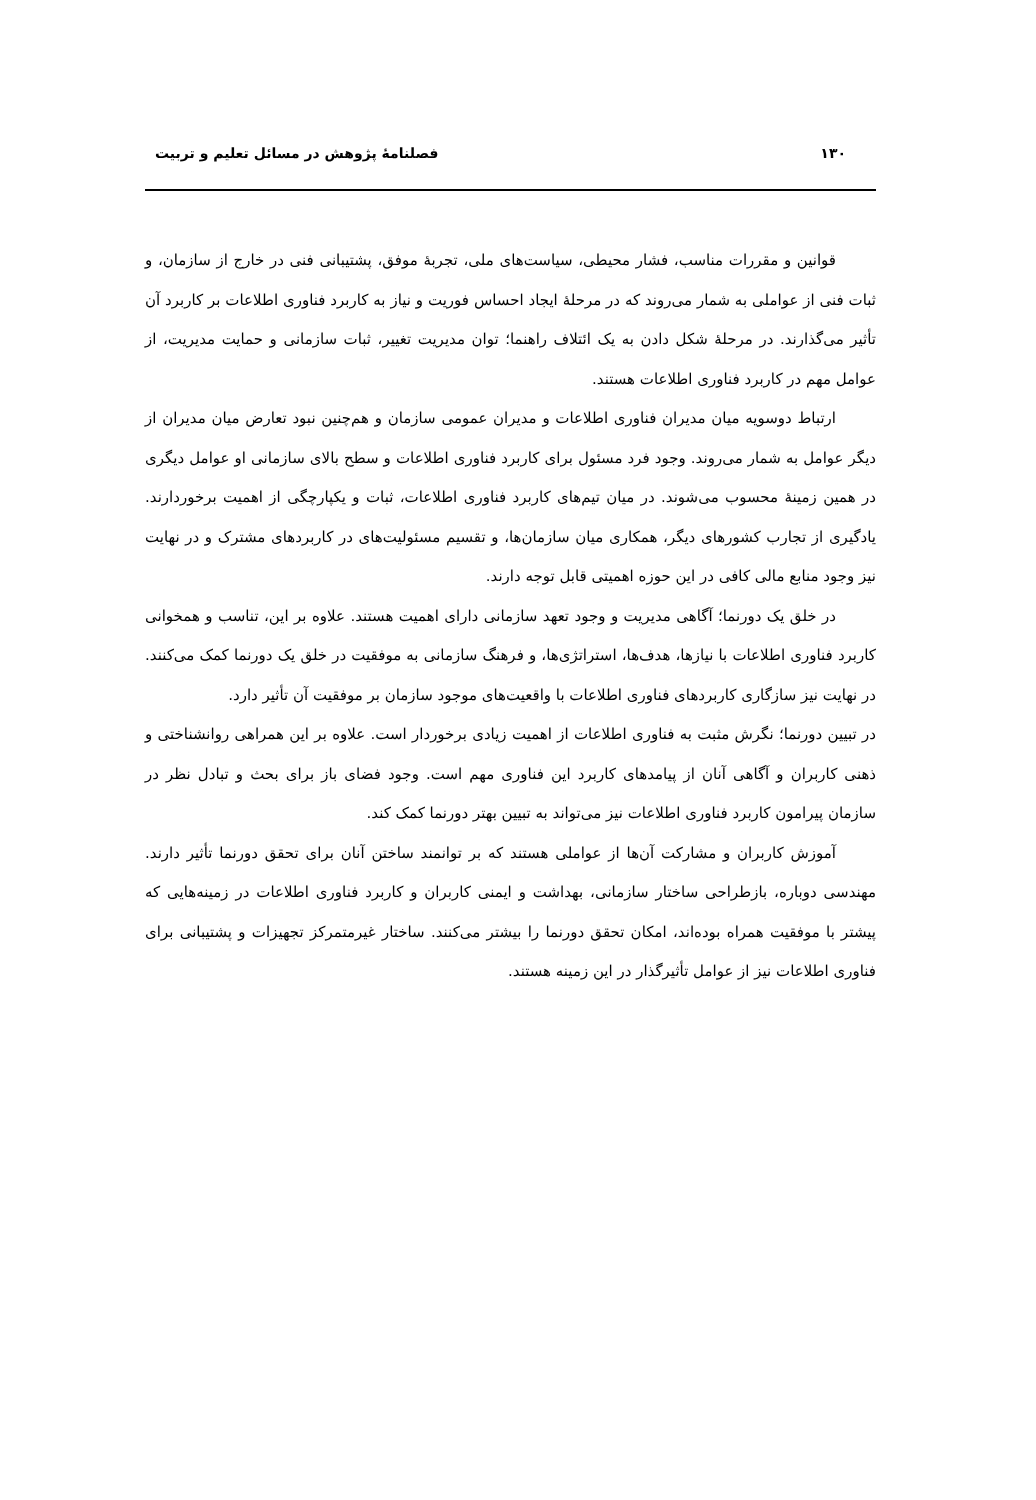۱۳۰ فصلنامهٔ پژوهش در مسائل تعلیم و تربیت
قوانین و مقررات مناسب، فشار محیطی، سیاست‌های ملی، تجربهٔ موفق، پشتیبانی فنی در خارج از سازمان، و ثبات فنی از عواملی به شمار می‌روند که در مرحلهٔ ایجاد احساس فوریت و نیاز به کاربرد فناوری اطلاعات بر کاربرد آن تأثیر می‌گذارند. در مرحلهٔ شکل دادن به یک ائتلاف راهنما؛ توان مدیریت تغییر، ثبات سازمانی و حمایت مدیریت، از عوامل مهم در کاربرد فناوری اطلاعات هستند.
ارتباط دوسویه میان مدیران فناوری اطلاعات و مدیران عمومی سازمان و هم‌چنین نبود تعارض میان مدیران از دیگر عوامل به شمار می‌روند. وجود فرد مسئول برای کاربرد فناوری اطلاعات و سطح بالای سازمانی او عوامل دیگری در همین زمینهٔ محسوب می‌شوند. در میان تیم‌های کاربرد فناوری اطلاعات، ثبات و یکپارچگی از اهمیت برخوردارند. یادگیری از تجارب کشورهای دیگر، همکاری میان سازمان‌ها، و تقسیم مسئولیت‌های در کاربردهای مشترک و در نهایت نیز وجود منابع مالی کافی در این حوزه اهمیتی قابل توجه دارند.
در خلق یک دورنما؛ آگاهی مدیریت و وجود تعهد سازمانی دارای اهمیت هستند. علاوه بر این، تناسب و همخوانی کاربرد فناوری اطلاعات با نیازها، هدف‌ها، استراتژی‌ها، و فرهنگ سازمانی به موفقیت در خلق یک دورنما کمک می‌کنند. در نهایت نیز سازگاری کاربردهای فناوری اطلاعات با واقعیت‌های موجود سازمان بر موفقیت آن تأثیر دارد.
در تبیین دورنما؛ نگرش مثبت به فناوری اطلاعات از اهمیت زیادی برخوردار است. علاوه بر این همراهی روانشناختی و ذهنی کاربران و آگاهی آنان از پیامدهای کاربرد این فناوری مهم است. وجود فضای باز برای بحث و تبادل نظر در سازمان پیرامون کاربرد فناوری اطلاعات نیز می‌تواند به تبیین بهتر دورنما کمک کند.
آموزش کاربران و مشارکت آن‌ها از عواملی هستند که بر توانمند ساختن آنان برای تحقق دورنما تأثیر دارند. مهندسی دوباره، بازطراحی ساختار سازمانی، بهداشت و ایمنی کاربران و کاربرد فناوری اطلاعات در زمینه‌هایی که پیشتر با موفقیت همراه بوده‌اند، امکان تحقق دورنما را بیشتر می‌کنند. ساختار غیرمتمرکز تجهیزات و پشتیبانی برای فناوری اطلاعات نیز از عوامل تأثیرگذار در این زمینه هستند.